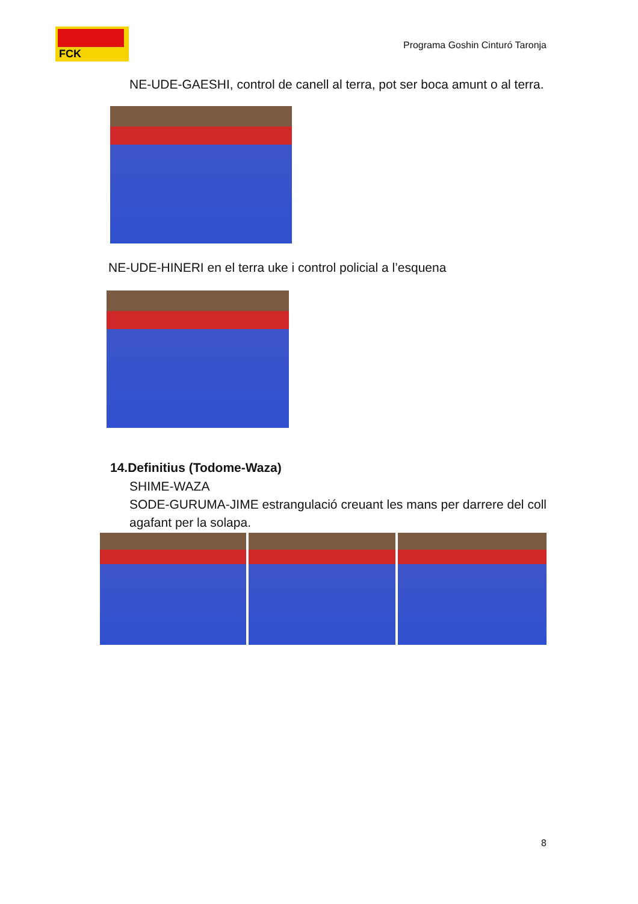FCK
Programa Goshin Cinturó Taronja
NE-UDE-GAESHI, control de canell al terra, pot ser boca amunt o al terra.
NE-UDE-HINERI en el terra uke i control policial a l’esquena
14.Definitius (Todome-Waza)
SHIME-WAZA
SODE-GURUMA-JIME estrangulació creuant les mans per darrere del coll agafant per la solapa.
8